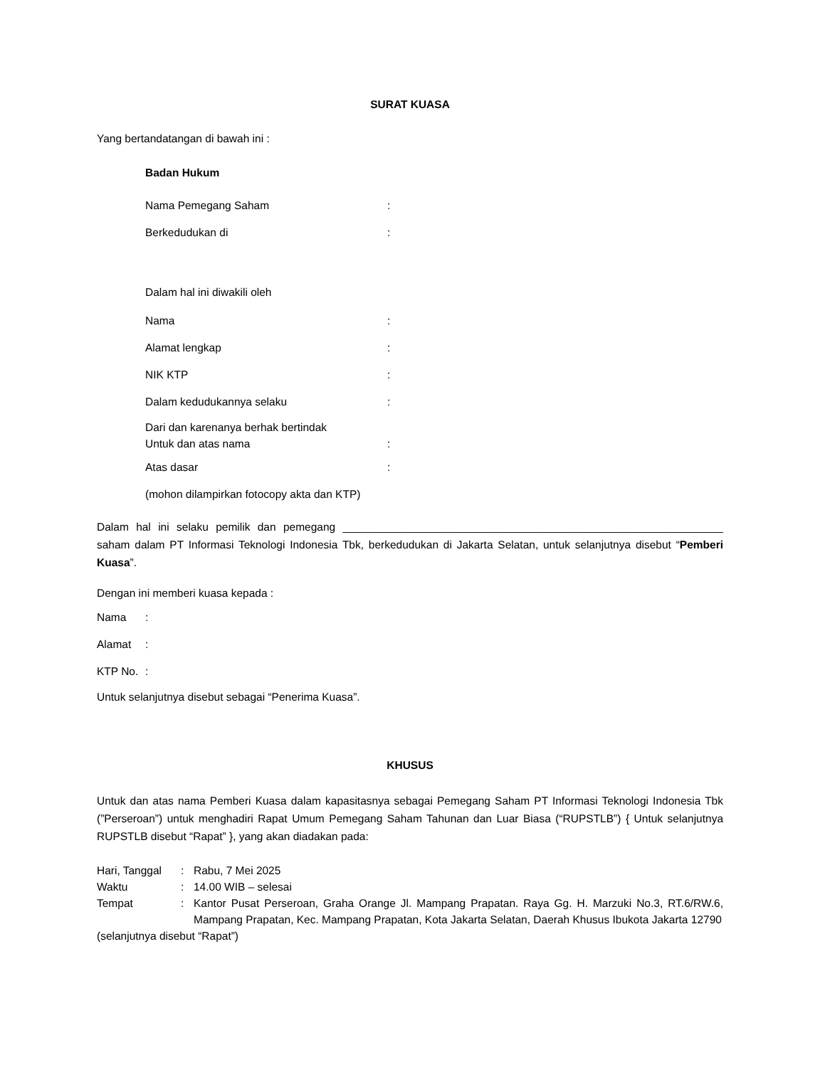SURAT KUASA
Yang bertandatangan di bawah ini :
Badan Hukum
Nama Pemegang Saham:
Berkedudukan di:
Dalam hal ini diwakili oleh
Nama:
Alamat lengkap:
NIK KTP:
Dalam kedudukannya selaku:
Dari dan karenanya berhak bertindak
Untuk dan atas nama:
Atas dasar:
(mohon dilampirkan fotocopy akta dan KTP)
Dalam hal ini selaku pemilik dan pemegang ______________________________________________________________ saham dalam PT Informasi Teknologi Indonesia Tbk, berkedudukan di Jakarta Selatan, untuk selanjutnya disebut “Pemberi Kuasa”.
Dengan ini memberi kuasa kepada :
Nama:
Alamat:
KTP No.:
Untuk selanjutnya disebut sebagai “Penerima Kuasa”.
KHUSUS
Untuk dan atas nama Pemberi Kuasa dalam kapasitasnya sebagai Pemegang Saham PT Informasi Teknologi Indonesia Tbk (”Perseroan”) untuk menghadiri Rapat Umum Pemegang Saham Tahunan dan Luar Biasa (“RUPSTLB”) { Untuk selanjutnya RUPSTLB disebut “Rapat” }, yang akan diadakan pada:
Hari, Tanggal: Rabu, 7 Mei 2025
Waktu: 14.00 WIB – selesai
Tempat: Kantor Pusat Perseroan, Graha Orange Jl. Mampang Prapatan. Raya Gg. H. Marzuki No.3, RT.6/RW.6, Mampang Prapatan, Kec. Mampang Prapatan, Kota Jakarta Selatan, Daerah Khusus Ibukota Jakarta 12790
(selanjutnya disebut “Rapat”)